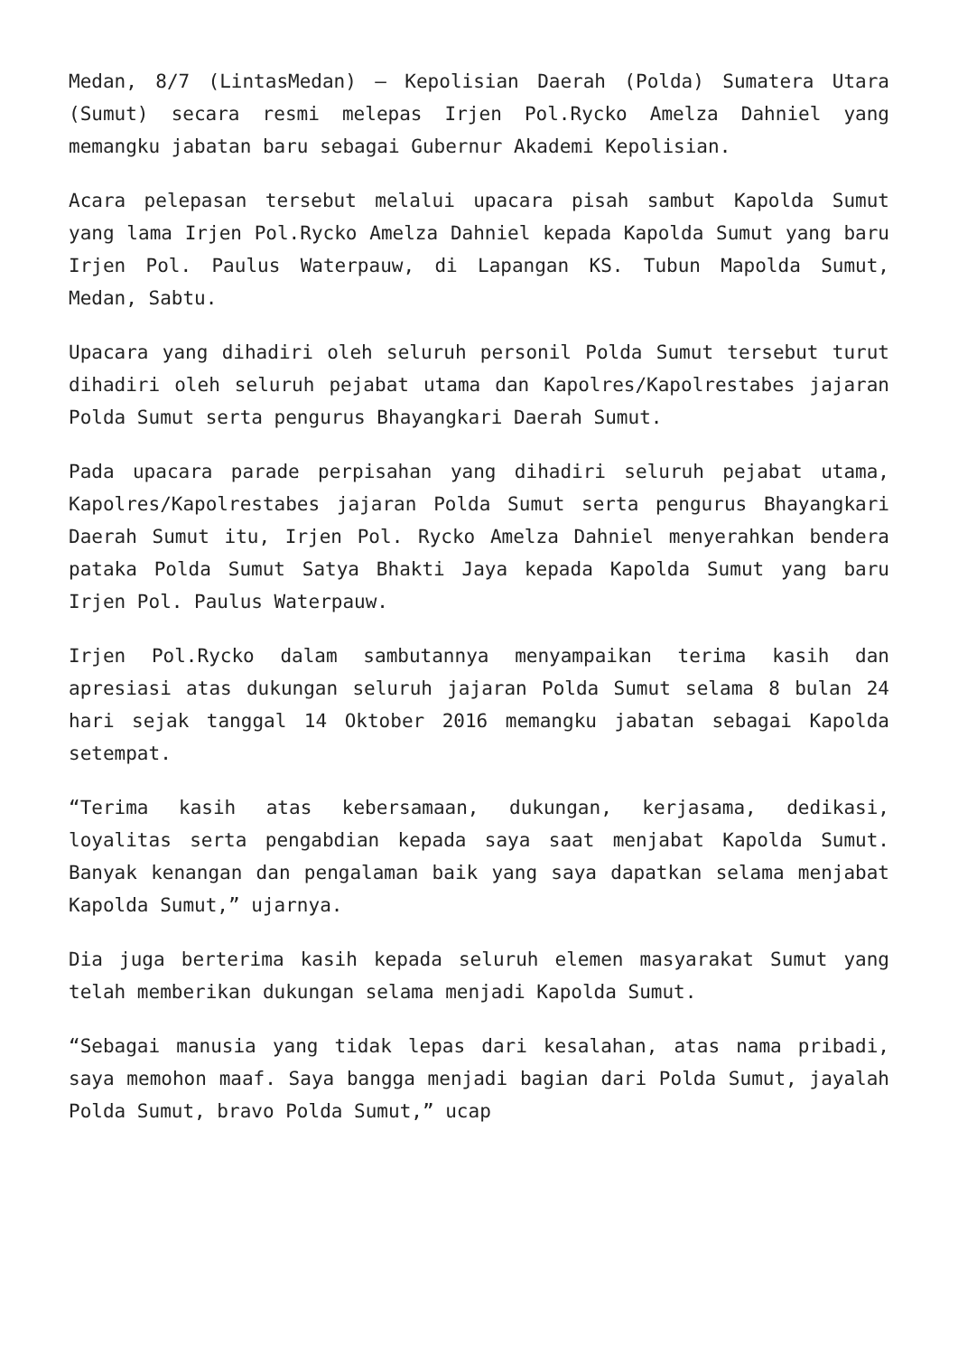Medan, 8/7 (LintasMedan) – Kepolisian Daerah (Polda) Sumatera Utara (Sumut) secara resmi melepas Irjen Pol.Rycko Amelza Dahniel yang memangku jabatan baru sebagai Gubernur Akademi Kepolisian.
Acara pelepasan tersebut melalui upacara pisah sambut Kapolda Sumut yang lama Irjen Pol.Rycko Amelza Dahniel kepada Kapolda Sumut yang baru Irjen Pol. Paulus Waterpauw, di Lapangan KS. Tubun Mapolda Sumut, Medan, Sabtu.
Upacara yang dihadiri oleh seluruh personil Polda Sumut tersebut turut dihadiri oleh seluruh pejabat utama dan Kapolres/Kapolrestabes jajaran Polda Sumut serta pengurus Bhayangkari Daerah Sumut.
Pada upacara parade perpisahan yang dihadiri seluruh pejabat utama, Kapolres/Kapolrestabes jajaran Polda Sumut serta pengurus Bhayangkari Daerah Sumut itu, Irjen Pol. Rycko Amelza Dahniel menyerahkan bendera pataka Polda Sumut Satya Bhakti Jaya kepada Kapolda Sumut yang baru Irjen Pol. Paulus Waterpauw.
Irjen Pol.Rycko dalam sambutannya menyampaikan terima kasih dan apresiasi atas dukungan seluruh jajaran Polda Sumut selama 8 bulan 24 hari sejak tanggal 14 Oktober 2016 memangku jabatan sebagai Kapolda setempat.
“Terima kasih atas kebersamaan, dukungan, kerjasama, dedikasi, loyalitas serta pengabdian kepada saya saat menjabat Kapolda Sumut. Banyak kenangan dan pengalaman baik yang saya dapatkan selama menjabat Kapolda Sumut,” ujarnya.
Dia juga berterima kasih kepada seluruh elemen masyarakat Sumut yang telah memberikan dukungan selama menjadi Kapolda Sumut.
“Sebagai manusia yang tidak lepas dari kesalahan, atas nama pribadi, saya memohon maaf. Saya bangga menjadi bagian dari Polda Sumut, jayalah Polda Sumut, bravo Polda Sumut,” ucap